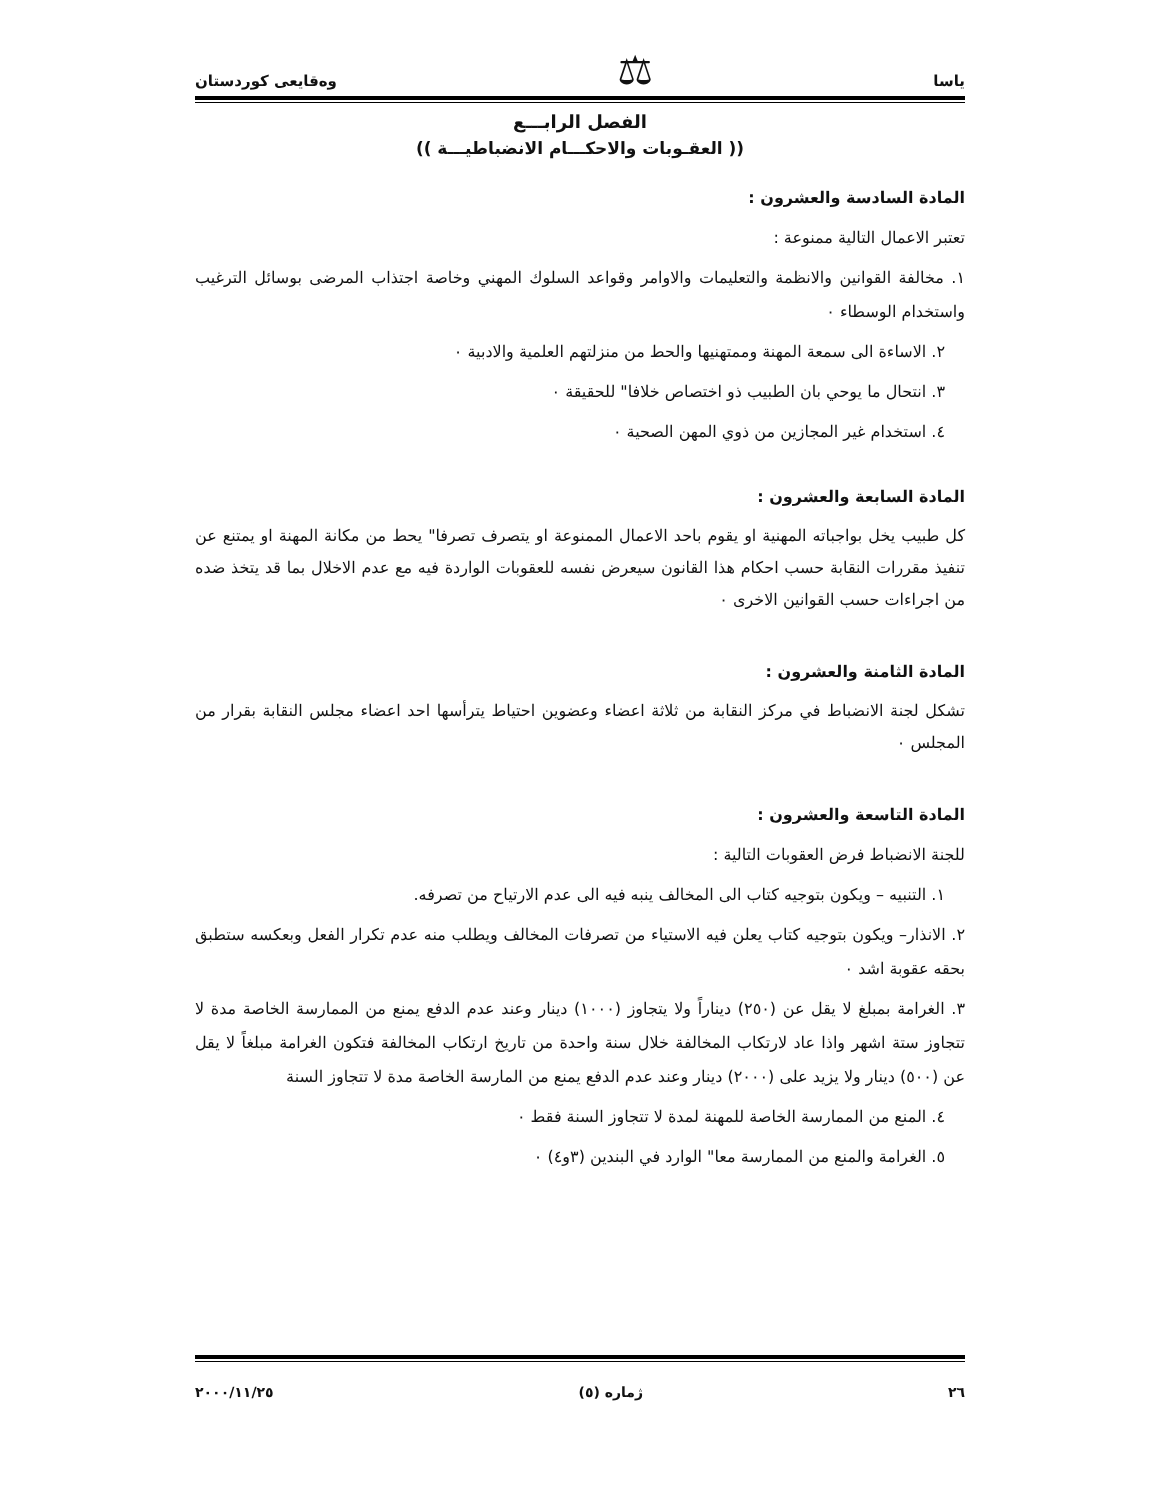ياسا ⚖ وەقایعی كوردستان
الفصل الرابـــع
(( العقـوبات والاحكـــام الانضباطيـــة ))
المادة السادسة والعشرون :
تعتبر الاعمال التالية ممنوعة :
١. مخالفة القوانين والانظمة والتعليمات والاوامر وقواعد السلوك المهني وخاصة اجتذاب المرضى بوسائل الترغيب واستخدام الوسطاء ٠
٢. الاساءة الى سمعة المهنة وممتهنيها والحط من منزلتهم العلمية والادبية ٠
٣. انتحال ما يوحي بان الطبيب ذو اختصاص خلافا" للحقيقة ٠
٤. استخدام غير المجازين من ذوي المهن الصحية ٠
المادة السابعة والعشرون :
كل طبيب يخل بواجباته المهنية او يقوم باحد الاعمال الممنوعة او يتصرف تصرفا" يحط من مكانة المهنة او يمتنع عن تنفيذ مقررات النقابة حسب احكام هذا القانون سيعرض نفسه للعقوبات الواردة فيه مع عدم الاخلال بما قد يتخذ ضده من اجراءات حسب القوانين الاخرى ٠
المادة الثامنة والعشرون :
تشكل لجنة الانضباط في مركز النقابة من ثلاثة اعضاء وعضوين احتياط يترأسها احد اعضاء مجلس النقابة بقرار من المجلس ٠
المادة التاسعة والعشرون :
للجنة الانضباط فرض العقوبات التالية :
١. التنبيه – ويكون بتوجيه كتاب الى المخالف ينبه فيه الى عدم الارتياح من تصرفه.
٢. الانذار– ويكون بتوجيه كتاب يعلن فيه الاستياء من تصرفات المخالف ويطلب منه عدم تكرار الفعل وبعكسه ستطبق بحقه عقوبة اشد ٠
٣. الغرامة بمبلغ لا يقل عن (٢٥٠) ديناراً ولا يتجاوز (١٠٠٠) دينار وعند عدم الدفع يمنع من الممارسة الخاصة مدة لا تتجاوز ستة اشهر واذا عاد لارتكاب المخالفة خلال سنة واحدة من تاريخ ارتكاب المخالفة فتكون الغرامة مبلغاً لا يقل عن (٥٠٠) دينار ولا يزيد على (٢٠٠٠) دينار وعند عدم الدفع يمنع من المارسة الخاصة مدة لا تتجاوز السنة
٤. المنع من الممارسة الخاصة للمهنة لمدة لا تتجاوز السنة فقط ٠
٥. الغرامة والمنع من الممارسة معا" الوارد في البندين (٣و٤) ٠
٢٦ ژماره (٥) ٢٠٠٠/١١/٢٥